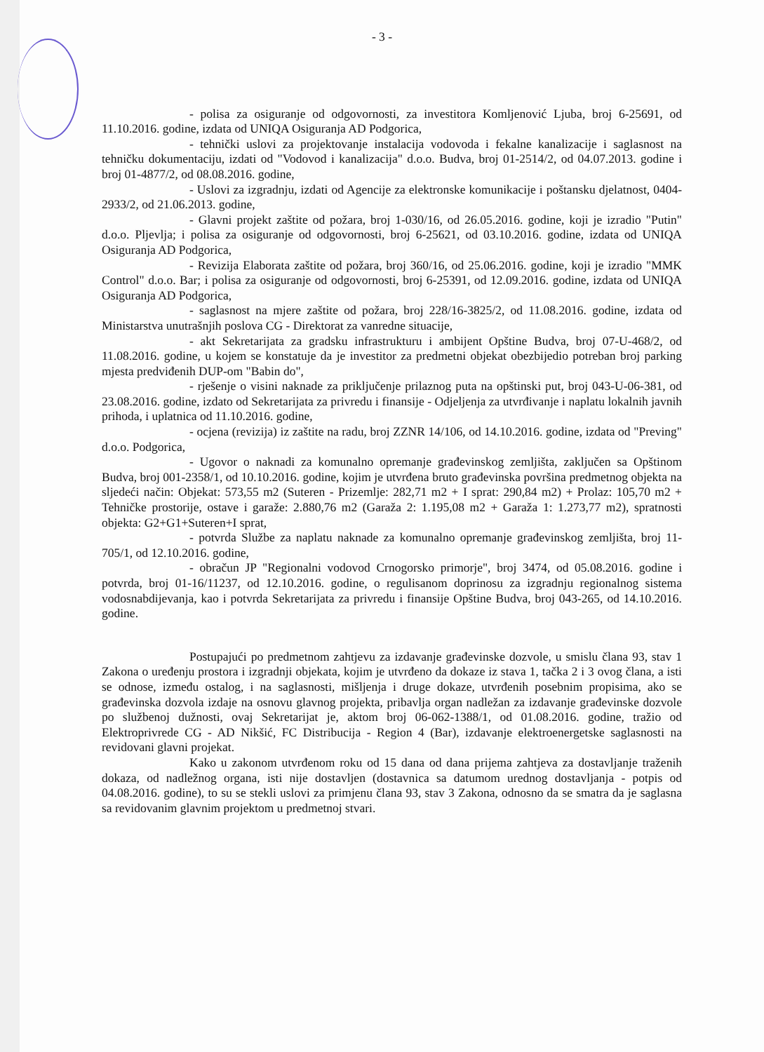- 3 -
- polisa za osiguranje od odgovornosti, za investitora Komljenović Ljuba, broj 6-25691, od 11.10.2016. godine, izdata od UNIQA Osiguranja AD Podgorica,
- tehnički uslovi za projektovanje instalacija vodovoda i fekalne kanalizacije i saglasnost na tehničku dokumentaciju, izdati od "Vodovod i kanalizacija" d.o.o. Budva, broj 01-2514/2, od 04.07.2013. godine i broj 01-4877/2, od 08.08.2016. godine,
- Uslovi za izgradnju, izdati od Agencije za elektronske komunikacije i poštansku djelatnost, 0404-2933/2, od 21.06.2013. godine,
- Glavni projekt zaštite od požara, broj 1-030/16, od 26.05.2016. godine, koji je izradio "Putin" d.o.o. Pljevlja; i polisa za osiguranje od odgovornosti, broj 6-25621, od 03.10.2016. godine, izdata od UNIQA Osiguranja AD Podgorica,
- Revizija Elaborata zaštite od požara, broj 360/16, od 25.06.2016. godine, koji je izradio "MMK Control" d.o.o. Bar; i polisa za osiguranje od odgovornosti, broj 6-25391, od 12.09.2016. godine, izdata od UNIQA Osiguranja AD Podgorica,
- saglasnost na mjere zaštite od požara, broj 228/16-3825/2, od 11.08.2016. godine, izdata od Ministarstva unutrašnjih poslova CG - Direktorat za vanredne situacije,
- akt Sekretarijata za gradsku infrastrukturu i ambijent Opštine Budva, broj 07-U-468/2, od 11.08.2016. godine, u kojem se konstatuje da je investitor za predmetni objekat obezbijedio potreban broj parking mjesta predviđenih DUP-om "Babin do",
- rješenje o visini naknade za priključenje prilaznog puta na opštinski put, broj 043-U-06-381, od 23.08.2016. godine, izdato od Sekretarijata za privredu i finansije - Odjeljenja za utvrđivanje i naplatu lokalnih javnih prihoda, i uplatnica od 11.10.2016. godine,
- ocjena (revizija) iz zaštite na radu, broj ZZNR 14/106, od 14.10.2016. godine, izdata od "Preving" d.o.o. Podgorica,
- Ugovor o naknadi za komunalno opremanje građevinskog zemljišta, zaključen sa Opštinom Budva, broj 001-2358/1, od 10.10.2016. godine, kojim je utvrđena bruto građevinska površina predmetnog objekta na sljedeći način: Objekat: 573,55 m2 (Suteren - Prizemlje: 282,71 m2 + I sprat: 290,84 m2) + Prolaz: 105,70 m2 + Tehničke prostorije, ostave i garaže: 2.880,76 m2 (Garaža 2: 1.195,08 m2 + Garaža 1: 1.273,77 m2), spratnosti objekta: G2+G1+Suteren+I sprat,
- potvrda Službe za naplatu naknade za komunalno opremanje građevinskog zemljišta, broj 11-705/1, od 12.10.2016. godine,
- obračun JP "Regionalni vodovod Crnogorsko primorje", broj 3474, od 05.08.2016. godine i potvrda, broj 01-16/11237, od 12.10.2016. godine, o regulisanom doprinosu za izgradnju regionalnog sistema vodosnabdijevanja, kao i potvrda Sekretarijata za privredu i finansije Opštine Budva, broj 043-265, od 14.10.2016. godine.
Postupajući po predmetnom zahtjevu za izdavanje građevinske dozvole, u smislu člana 93, stav 1 Zakona o uređenju prostora i izgradnji objekata, kojim je utvrđeno da dokaze iz stava 1, tačka 2 i 3 ovog člana, a isti se odnose, između ostalog, i na saglasnosti, mišljenja i druge dokaze, utvrđenih posebnim propisima, ako se građevinska dozvola izdaje na osnovu glavnog projekta, pribavlja organ nadležan za izdavanje građevinske dozvole po službenoj dužnosti, ovaj Sekretarijat je, aktom broj 06-062-1388/1, od 01.08.2016. godine, tražio od Elektroprivrede CG - AD Nikšić, FC Distribucija - Region 4 (Bar), izdavanje elektroenergetske saglasnosti na revidovani glavni projekat.
Kako u zakonom utvrđenom roku od 15 dana od dana prijema zahtjeva za dostavljanje traženih dokaza, od nadležnog organa, isti nije dostavljen (dostavnica sa datumom urednog dostavljanja - potpis od 04.08.2016. godine), to su se stekli uslovi za primjenu člana 93, stav 3 Zakona, odnosno da se smatra da je saglasna sa revidovanim glavnim projektom u predmetnoj stvari.